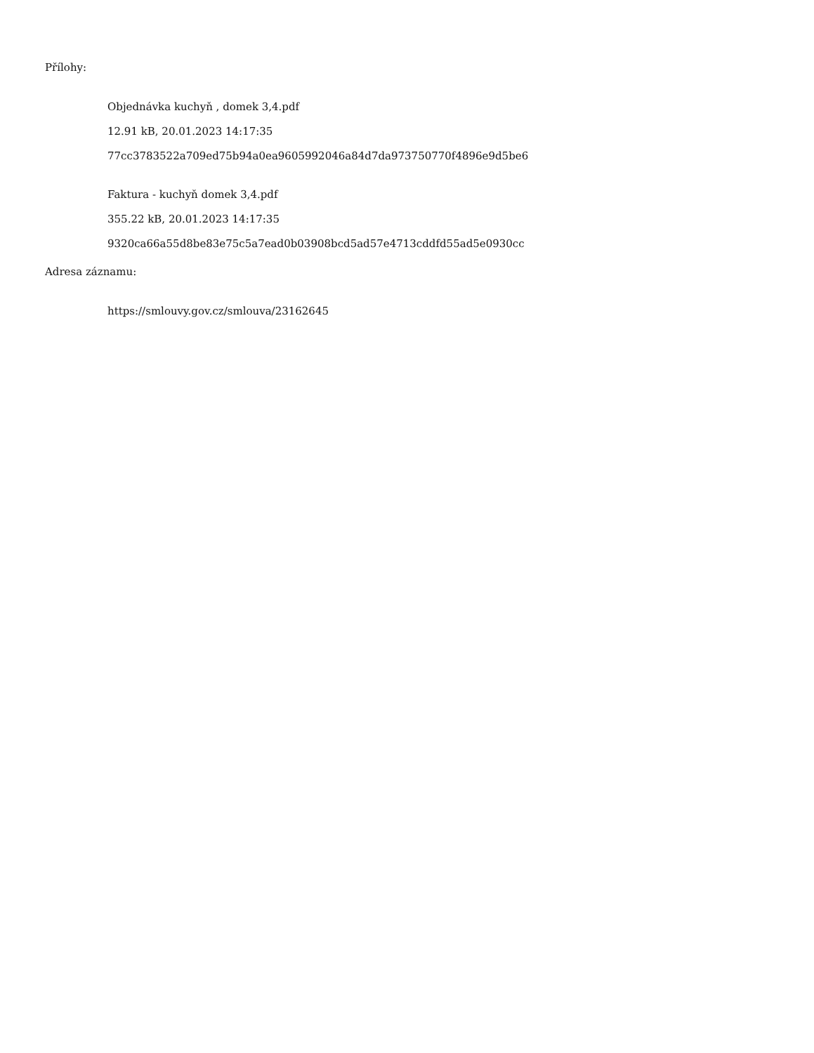Přílohy:
Objednávka kuchyň , domek 3,4.pdf
12.91 kB, 20.01.2023 14:17:35
77cc3783522a709ed75b94a0ea9605992046a84d7da973750770f4896e9d5be6
Faktura - kuchyň domek 3,4.pdf
355.22 kB, 20.01.2023 14:17:35
9320ca66a55d8be83e75c5a7ead0b03908bcd5ad57e4713cddfd55ad5e0930cc
Adresa záznamu:
https://smlouvy.gov.cz/smlouva/23162645